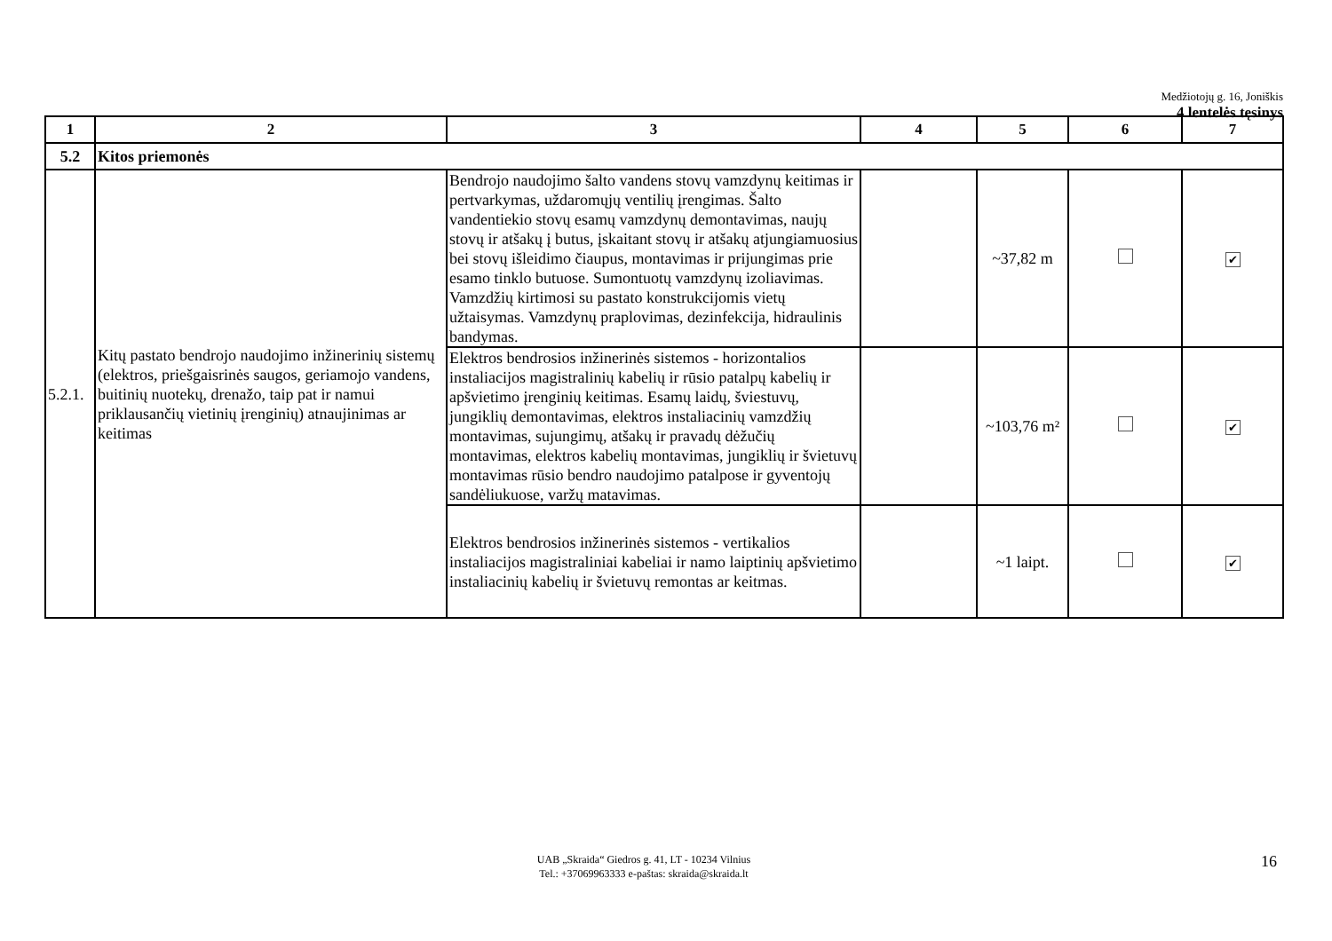Medžiotojų g. 16, Joniškis
4 lentelės tęsinys
| 1 | 2 | 3 | 4 | 5 | 6 | 7 |
| --- | --- | --- | --- | --- | --- | --- |
| 5.2 | Kitos priemonės | | | | | |
| 5.2.1. | Kitų pastato bendrojo naudojimo inžinerinių sistemų (elektros, priešgaisrinės saugos, geriamojo vandens, buitinių nuotekų, drenažo, taip pat ir namui priklausančių vietinių įrenginių) atnaujinimas ar keitimas | Bendrojo naudojimo šalto vandens stovų vamzdynų keitimas ir pertvarkymas, uždaromųjų ventilių įrengimas. Šalto vandentiekio stovų esamų vamzdynų demontavimas, naujų stovų ir atšakų į butus, įskaitant stovų ir atšakų atjungiamuosius bei stovų išleidimo čiaupus, montavimas ir prijungimas prie esamo tinklo butuose. Sumontuotų vamzdynų izoliavimas. Vamzdžių kirtimosi su pastato konstrukcijomis vietų užtaisymas. Vamzdynų praplovimas, dezinfekcija, hidraulinis bandymas. | | ~37,82 m | | ✔ |
| | | Elektros bendrosios inžinerinės sistemos - horizontalios instaliacijos magistralinių kabelių ir rūsio patalpų kabelių ir apšvietimo įrenginių keitimas. Esamų laidų, šviestuvų, jungiklių demontavimas, elektros instaliacinių vamzdžių montavimas, sujungimų, atšakų ir pravadų dėžučių montavimas, elektros kabelių montavimas, jungiklių ir švietuvų montavimas rūsio bendro naudojimo patalpose ir gyventojų sandėliukuose, varžų matavimas. | | ~103,76 m² | | ✔ |
| | | Elektros bendrosios inžinerinės sistemos - vertikalios instaliacijos magistraliniai kabeliai ir namo laiptinių apšvietimo instaliacinių kabelių ir švietuvų remontas ar keitmas. | | ~1 laipt. | | ✔ |
UAB „Skraida“ Giedros g. 41, LT - 10234 Vilnius
Tel.: +37069963333 e-paštas: skraida@skraida.lt
16